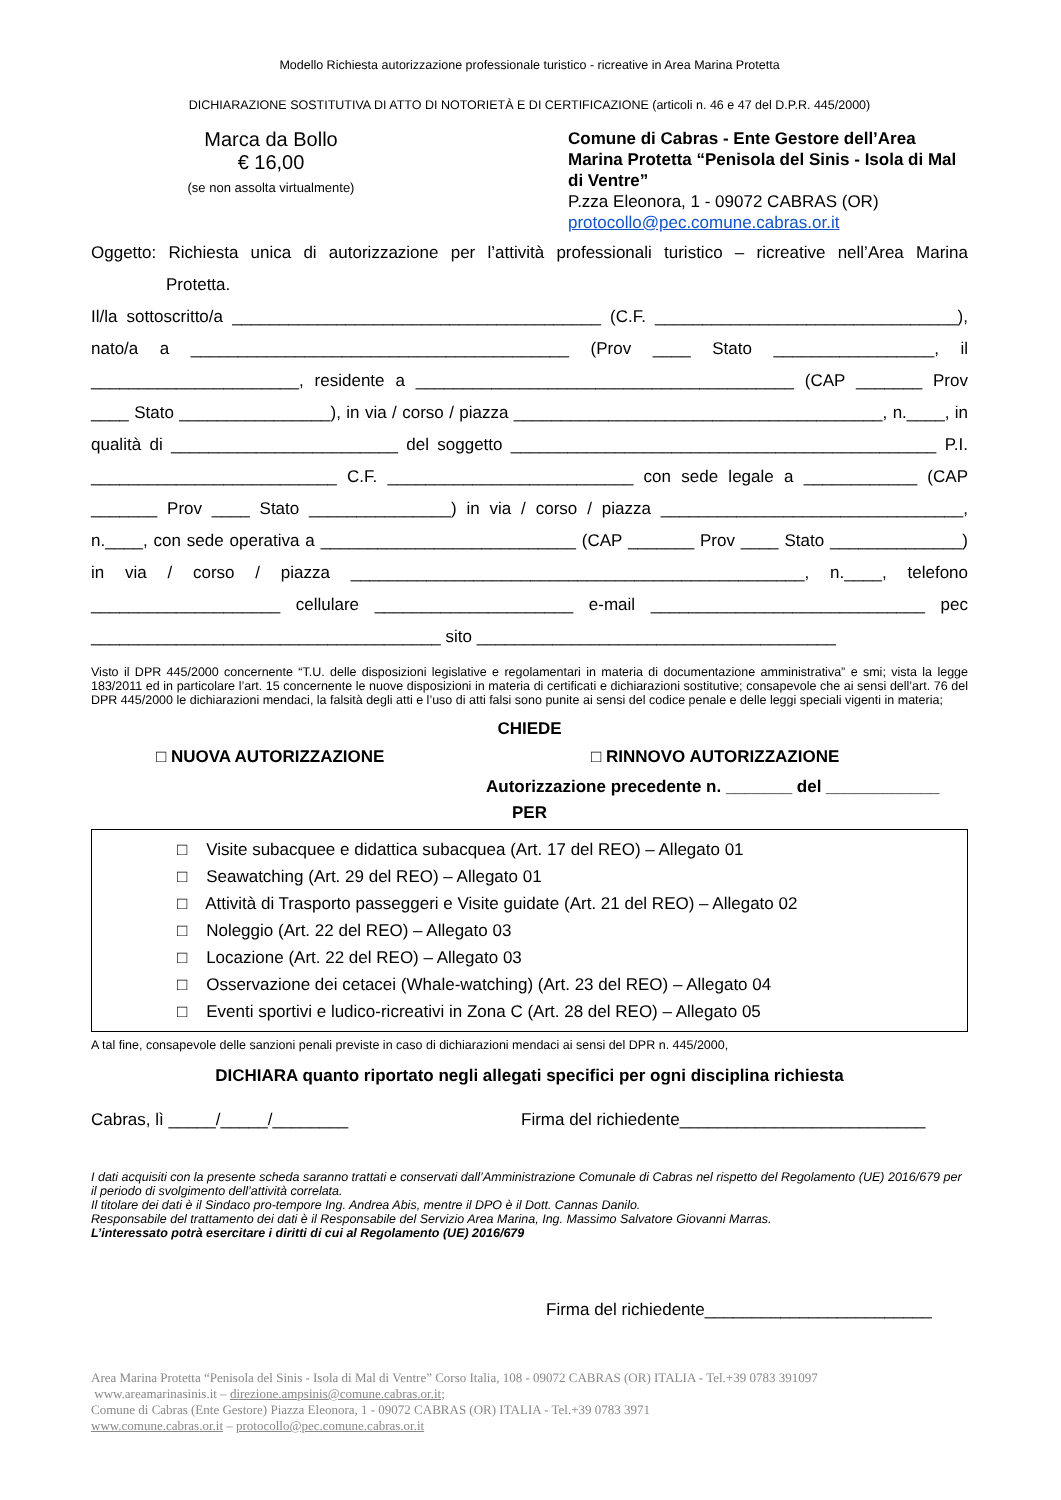Modello Richiesta autorizzazione professionale turistico - ricreative in Area Marina Protetta
DICHIARAZIONE SOSTITUTIVA DI ATTO DI NOTORIETÀ E DI CERTIFICAZIONE (articoli n. 46 e 47 del D.P.R. 445/2000)
Marca da Bollo
€ 16,00
(se non assolta virtualmente)
Comune di Cabras - Ente Gestore dell’Area Marina Protetta “Penisola del Sinis - Isola di Mal di Ventre”
P.zza Eleonora, 1 - 09072 CABRAS (OR)
protocollo@pec.comune.cabras.or.it
Oggetto: Richiesta unica di autorizzazione per l’attività professionali turistico – ricreative nell’Area Marina Protetta.
Il/la sottoscritto/a _______________________________________ (C.F. ________________________________), nato/a a ________________________________________ (Prov ____ Stato _________________, il ______________________, residente a ________________________________________ (CAP _______ Prov ____ Stato ________________), in via / corso / piazza _______________________________________, n.____, in qualità di ________________________ del soggetto _____________________________________________ P.I. __________________________ C.F. __________________________ con sede legale a ____________ (CAP _______ Prov ____ Stato _______________) in via / corso / piazza ________________________________, n.____, con sede operativa a ___________________________ (CAP _______ Prov ____ Stato ______________) in via / corso / piazza ________________________________________________, n.____, telefono ____________________ cellulare _____________________ e-mail _____________________________ pec _____________________________________ sito ______________________________________
Visto il DPR 445/2000 concernente “T.U. delle disposizioni legislative e regolamentari in materia di documentazione amministrativa” e smi; vista la legge 183/2011 ed in particolare l’art. 15 concernente le nuove disposizioni in materia di certificati e dichiarazioni sostitutive; consapevole che ai sensi dell’art. 76 del DPR 445/2000 le dichiarazioni mendaci, la falsità degli atti e l’uso di atti falsi sono punite ai sensi del codice penale e delle leggi speciali vigenti in materia;
CHIEDE
□ NUOVA AUTORIZZAZIONE □ RINNOVO AUTORIZZAZIONE
Autorizzazione precedente n. _______ del ____________
PER
□ Visite subacquee e didattica subacquea (Art. 17 del REO) – Allegato 01
□ Seawatching (Art. 29 del REO) – Allegato 01
□ Attività di Trasporto passeggeri e Visite guidate (Art. 21 del REO) – Allegato 02
□ Noleggio (Art. 22 del REO) – Allegato 03
□ Locazione (Art. 22 del REO) – Allegato 03
□ Osservazione dei cetacei (Whale-watching) (Art. 23 del REO) – Allegato 04
□ Eventi sportivi e ludico-ricreativi in Zona C (Art. 28 del REO) – Allegato 05
A tal fine, consapevole delle sanzioni penali previste in caso di dichiarazioni mendaci ai sensi del DPR n. 445/2000,
DICHIARA quanto riportato negli allegati specifici per ogni disciplina richiesta
Cabras, lì _____/_____/________ Firma del richiedente__________________________
I dati acquisiti con la presente scheda saranno trattati e conservati dall’Amministrazione Comunale di Cabras nel rispetto del Regolamento (UE) 2016/679 per il periodo di svolgimento dell’attività correlata.
Il titolare dei dati è il Sindaco pro-tempore Ing. Andrea Abis, mentre il DPO è il Dott. Cannas Danilo.
Responsabile del trattamento dei dati è il Responsabile del Servizio Area Marina, Ing. Massimo Salvatore Giovanni Marras.
L’interessato potrà esercitare i diritti di cui al Regolamento (UE) 2016/679
Firma del richiedente________________________
Area Marina Protetta “Penisola del Sinis - Isola di Mal di Ventre” Corso Italia, 108 - 09072 CABRAS (OR) ITALIA - Tel.+39 0783 391097
www.areamarinasinis.it – direzione.ampsinis@comune.cabras.or.it;
Comune di Cabras (Ente Gestore) Piazza Eleonora, 1 - 09072 CABRAS (OR) ITALIA - Tel.+39 0783 3971
www.comune.cabras.or.it – protocollo@pec.comune.cabras.or.it